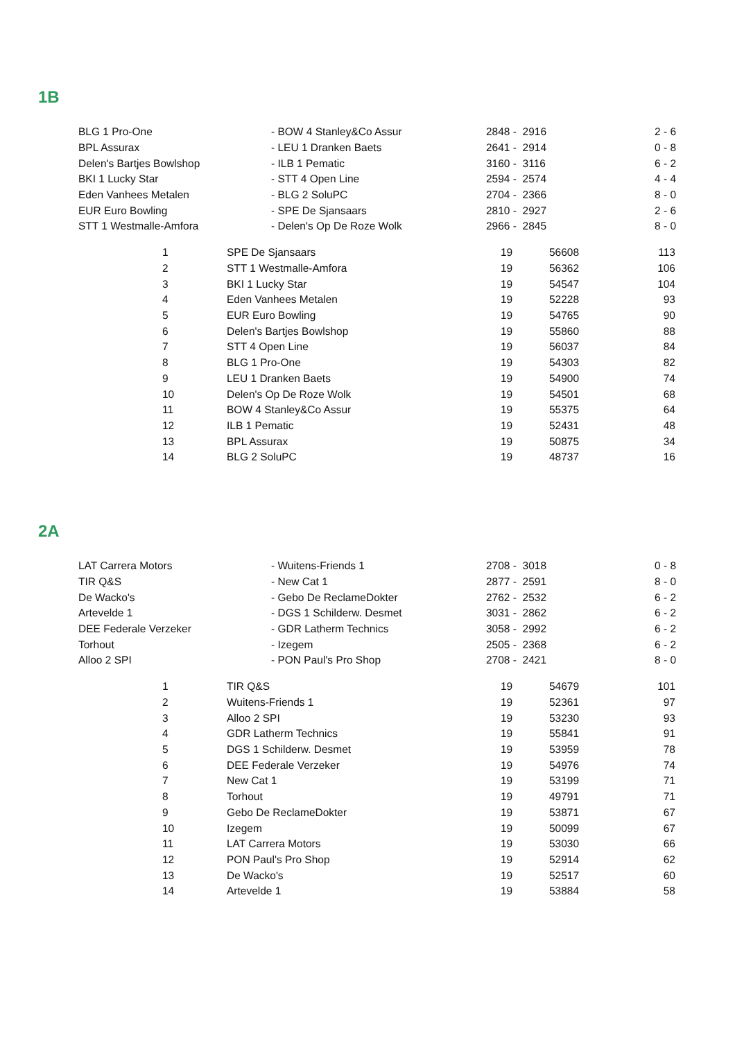1B
| BLG 1 Pro-One | - BOW 4 Stanley&Co Assur | 2848 - 2916 | 2 - 6 |
| BPL Assurax | - LEU 1 Dranken Baets | 2641 - 2914 | 0 - 8 |
| Delen's Bartjes Bowlshop | - ILB 1 Pematic | 3160 - 3116 | 6 - 2 |
| BKI 1 Lucky Star | - STT 4 Open Line | 2594 - 2574 | 4 - 4 |
| Eden Vanhees Metalen | - BLG 2 SoluPC | 2704 - 2366 | 8 - 0 |
| EUR Euro Bowling | - SPE De Sjansaars | 2810 - 2927 | 2 - 6 |
| STT 1 Westmalle-Amfora | - Delen's Op De Roze Wolk | 2966 - 2845 | 8 - 0 |
| 1 | SPE De Sjansaars | 19 | 56608 | 113 |
| 2 | STT 1 Westmalle-Amfora | 19 | 56362 | 106 |
| 3 | BKI 1 Lucky Star | 19 | 54547 | 104 |
| 4 | Eden Vanhees Metalen | 19 | 52228 | 93 |
| 5 | EUR Euro Bowling | 19 | 54765 | 90 |
| 6 | Delen's Bartjes Bowlshop | 19 | 55860 | 88 |
| 7 | STT 4 Open Line | 19 | 56037 | 84 |
| 8 | BLG 1 Pro-One | 19 | 54303 | 82 |
| 9 | LEU 1 Dranken Baets | 19 | 54900 | 74 |
| 10 | Delen's Op De Roze Wolk | 19 | 54501 | 68 |
| 11 | BOW 4 Stanley&Co Assur | 19 | 55375 | 64 |
| 12 | ILB 1 Pematic | 19 | 52431 | 48 |
| 13 | BPL Assurax | 19 | 50875 | 34 |
| 14 | BLG 2 SoluPC | 19 | 48737 | 16 |
2A
| LAT Carrera Motors | - Wuitens-Friends 1 | 2708 - 3018 | 0 - 8 |
| TIR Q&S | - New Cat 1 | 2877 - 2591 | 8 - 0 |
| De Wacko's | - Gebo De ReclameDokter | 2762 - 2532 | 6 - 2 |
| Artevelde 1 | - DGS 1 Schilderw. Desmet | 3031 - 2862 | 6 - 2 |
| DEE Federale Verzeker | - GDR Latherm Technics | 3058 - 2992 | 6 - 2 |
| Torhout | - Izegem | 2505 - 2368 | 6 - 2 |
| Alloo 2 SPI | - PON Paul's Pro Shop | 2708 - 2421 | 8 - 0 |
| 1 | TIR Q&S | 19 | 54679 | 101 |
| 2 | Wuitens-Friends 1 | 19 | 52361 | 97 |
| 3 | Alloo 2 SPI | 19 | 53230 | 93 |
| 4 | GDR Latherm Technics | 19 | 55841 | 91 |
| 5 | DGS 1 Schilderw. Desmet | 19 | 53959 | 78 |
| 6 | DEE Federale Verzeker | 19 | 54976 | 74 |
| 7 | New Cat 1 | 19 | 53199 | 71 |
| 8 | Torhout | 19 | 49791 | 71 |
| 9 | Gebo De ReclameDokter | 19 | 53871 | 67 |
| 10 | Izegem | 19 | 50099 | 67 |
| 11 | LAT Carrera Motors | 19 | 53030 | 66 |
| 12 | PON Paul's Pro Shop | 19 | 52914 | 62 |
| 13 | De Wacko's | 19 | 52517 | 60 |
| 14 | Artevelde 1 | 19 | 53884 | 58 |